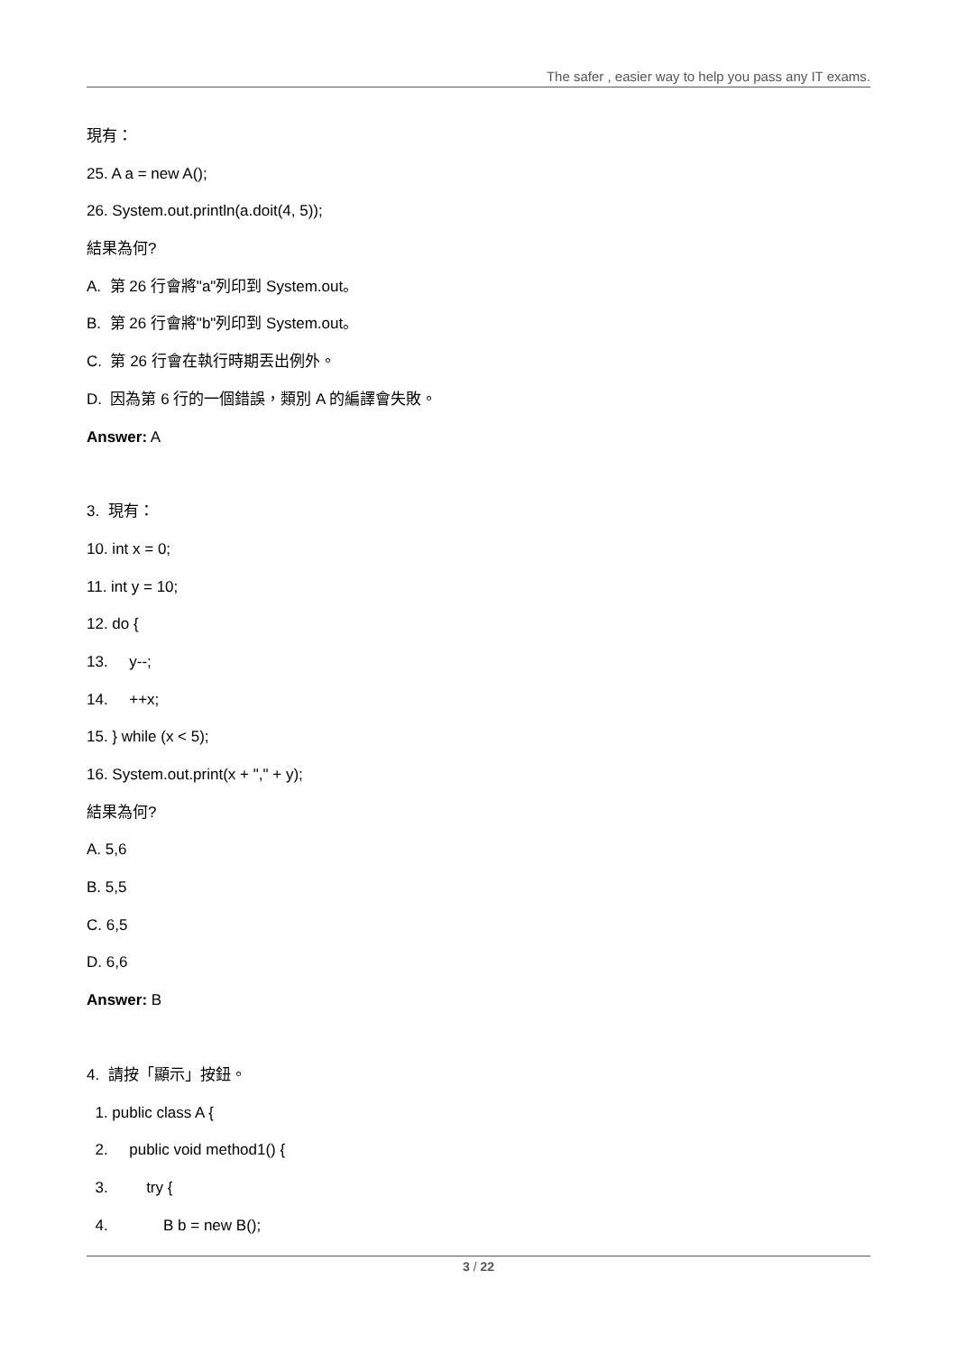The safer , easier way to help you pass any IT exams.
現有：
25. A a = new A();
26. System.out.println(a.doit(4, 5));
結果為何?
A. 第 26 行會將"a"列印到 System.out。
B. 第 26 行會將"b"列印到 System.out。
C. 第 26 行會在執行時期丟出例外。
D. 因為第 6 行的一個錯誤，類別 A 的編譯會失敗。
Answer: A
3. 現有：
10. int x = 0;
11. int y = 10;
12. do {
13. y--;
14. ++x;
15. } while (x < 5);
16. System.out.print(x + "," + y);
結果為何?
A. 5,6
B. 5,5
C. 6,5
D. 6,6
Answer: B
4. 請按「顯示」按鈕。
1. public class A {
2. public void method1() {
3. try {
4. B b = new B();
3 / 22